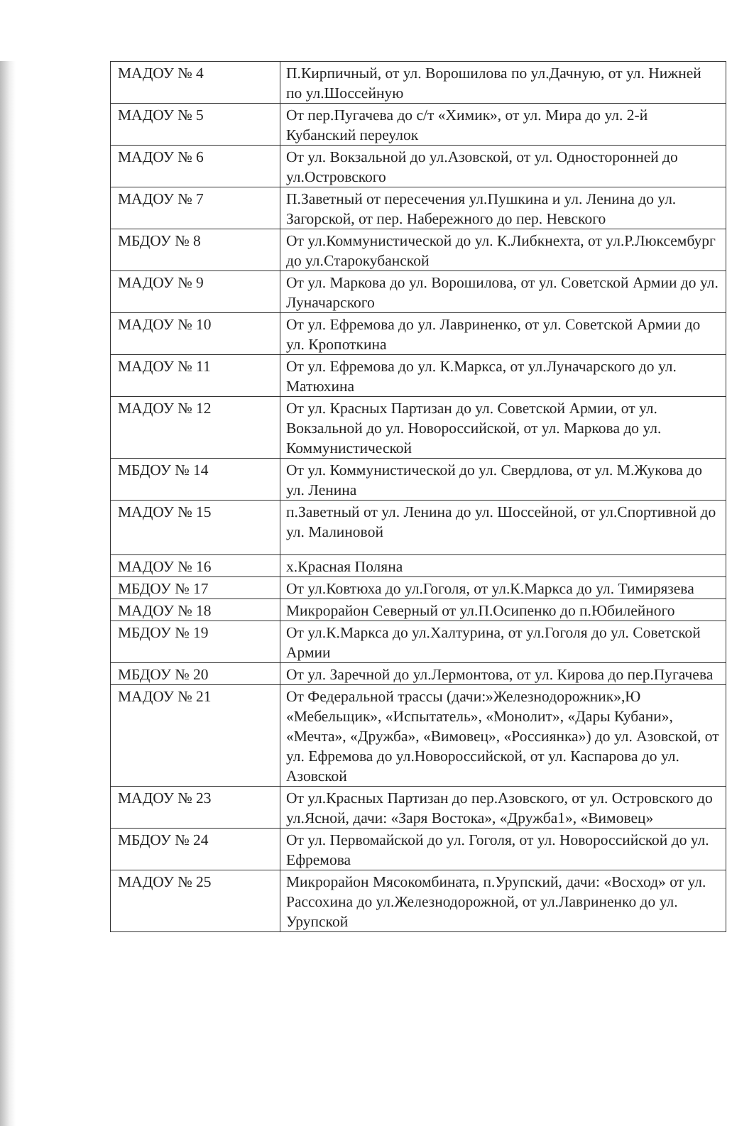| МАДОУ № 4 | П.Кирпичный, от ул. Ворошилова по ул.Дачную, от ул. Нижней по ул.Шоссейную |
| МАДОУ № 5 | От пер.Пугачева до с/т «Химик», от ул. Мира до ул. 2-й Кубанский переулок |
| МАДОУ № 6 | От ул. Вокзальной до ул.Азовской, от ул. Односторонней до ул.Островского |
| МАДОУ № 7 | П.Заветный от пересечения ул.Пушкина и ул. Ленина до ул. Загорской, от пер. Набережного до пер. Невского |
| МБДОУ № 8 | От ул.Коммунистической до ул. К.Либкнехта, от ул.Р.Люксембург до ул.Старокубанской |
| МАДОУ № 9 | От ул. Маркова до ул. Ворошилова, от ул. Советской Армии до ул. Луначарского |
| МАДОУ № 10 | От ул. Ефремова до ул. Лавриненко, от ул. Советской Армии до ул. Кропоткина |
| МАДОУ № 11 | От ул. Ефремова до ул. К.Маркса, от ул.Луначарского до ул. Матюхина |
| МАДОУ № 12 | От ул. Красных Партизан до ул. Советской Армии, от ул. Вокзальной до ул. Новороссийской, от ул. Маркова до ул. Коммунистической |
| МБДОУ № 14 | От ул. Коммунистической до ул. Свердлова, от ул. М.Жукова до ул. Ленина |
| МАДОУ № 15 | п.Заветный от ул. Ленина до ул. Шоссейной, от ул.Спортивной до ул. Малиновой |
| МАДОУ № 16 | х.Красная Поляна |
| МБДОУ № 17 | От ул.Ковтюха до ул.Гоголя, от ул.К.Маркса до ул. Тимирязева |
| МАДОУ № 18 | Микрорайон Северный от ул.П.Осипенко до п.Юбилейного |
| МБДОУ № 19 | От ул.К.Маркса до ул.Халтурина, от ул.Гоголя до ул. Советской Армии |
| МБДОУ № 20 | От ул. Заречной до ул.Лермонтова, от ул. Кирова до пер.Пугачева |
| МАДОУ № 21 | От Федеральной трассы (дачи:»Железнодорожник»,Ю «Мебельщик», «Испытатель», «Монолит», «Дары Кубани», «Мечта», «Дружба», «Вимовец», «Россиянка») до ул. Азовской, от ул. Ефремова до ул.Новороссийской, от ул. Каспарова до ул. Азовской |
| МАДОУ № 23 | От ул.Красных Партизан до пер.Азовского, от ул. Островского до ул.Ясной, дачи: «Заря Востока», «Дружба1», «Вимовец» |
| МБДОУ № 24 | От ул. Первомайской до ул. Гоголя, от ул. Новороссийской до ул. Ефремова |
| МАДОУ № 25 | Микрорайон Мясокомбината, п.Урупский, дачи: «Восход» от ул. Рассохина до ул.Железнодорожной, от ул.Лавриненко до ул. Урупской |